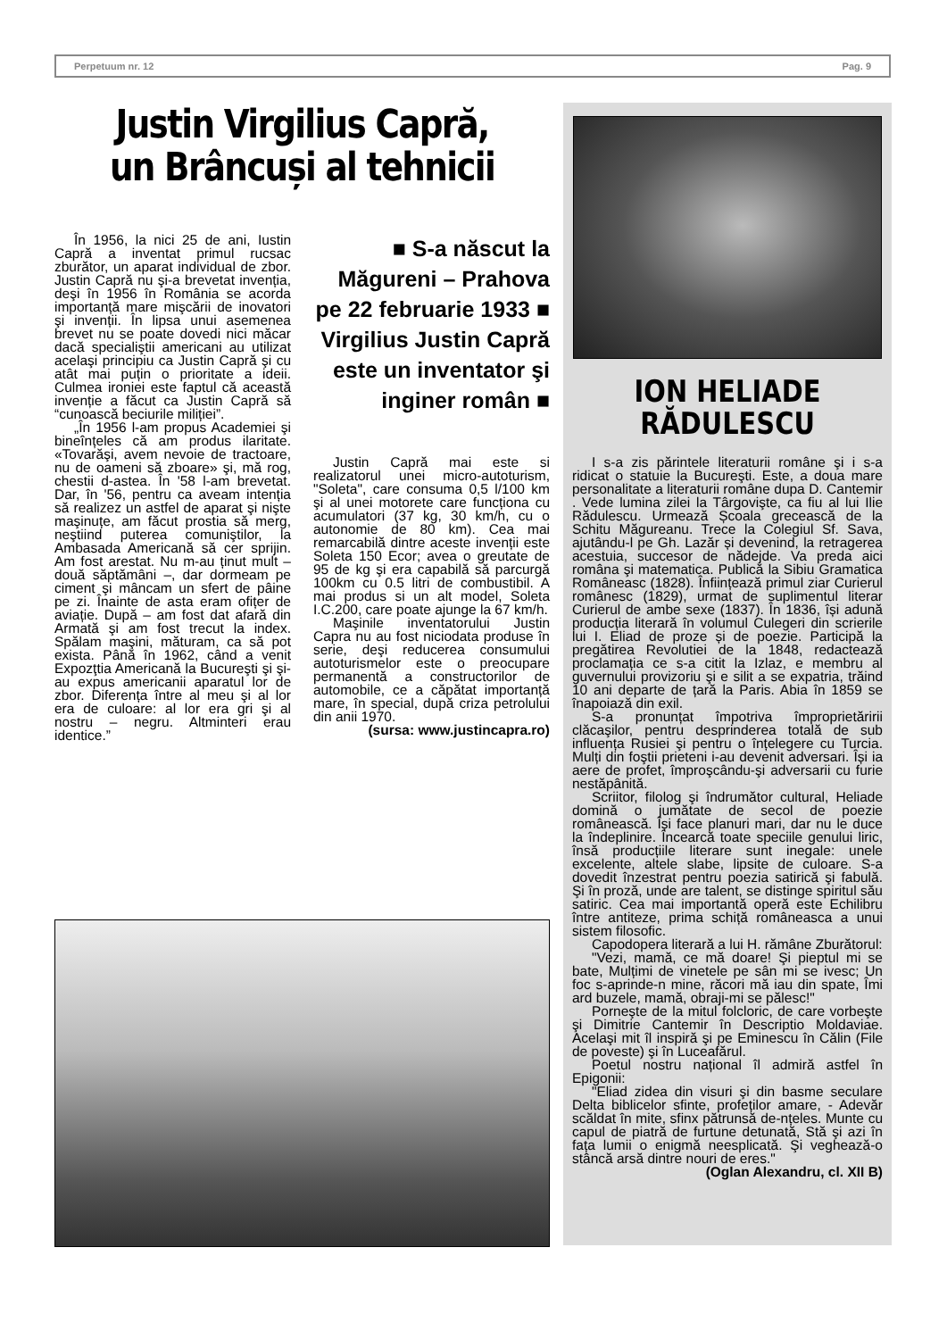Perpetuum nr. 12 Pag. 9
Justin Virgilius Capră, un Brâncuși al tehnicii
În 1956, la nici 25 de ani, Iustin Capră a inventat primul rucsac zburător, un aparat individual de zbor. Justin Capră nu şi-a brevetat invenția, deşi în 1956 în România se acorda importanță mare mişcării de inovatori şi invenții. În lipsa unui asemenea brevet nu se poate dovedi nici măcar dacă specialiştii americani au utilizat acelaşi principiu ca Justin Capră şi cu atât mai puțin o prioritate a ideii. Culmea ironiei este faptul că această invenție a făcut ca Justin Capră să “cunoască beciurile miliției”.
„În 1956 l-am propus Academiei şi bineînțeles că am produs ilaritate. «Tovarăşi, avem nevoie de tractoare, nu de oameni să zboare» şi, mă rog, chestii d-astea. În '58 l-am brevetat. Dar, în '56, pentru ca aveam intenția să realizez un astfel de aparat şi nişte maşinuțe, am făcut prostia să merg, neştiind puterea comuniştilor, la Ambasada Americană să cer sprijin. Am fost arestat. Nu m-au ținut mult – două săptămâni –, dar dormeam pe ciment şi mâncam un sfert de pâine pe zi. Înainte de asta eram ofițer de aviație. După – am fost dat afară din Armată şi am fost trecut la index. Spălam maşini, măturam, ca să pot exista. Până în 1962, când a venit Expozţtia Americană la Bucureşti şi şi-au expus americanii aparatul lor de zbor. Diferența între al meu şi al lor era de culoare: al lor era gri şi al nostru – negru. Altminteri erau identice.”
■ S-a născut la Măgureni – Prahova pe 22 februarie 1933 ■ Virgilius Justin Capră este un inventator şi inginer român ■
Justin Capră mai este si realizatorul unei micro-autoturism, "Soleta", care consuma 0,5 l/100 km şi al unei motorete care funcționa cu acumulatori (37 kg, 30 km/h, cu o autonomie de 80 km). Cea mai remarcabilă dintre aceste invenții este Soleta 150 Ecor; avea o greutate de 95 de kg şi era capabilă să parcurgă 100km cu 0.5 litri de combustibil. A mai produs si un alt model, Soleta I.C.200, care poate ajunge la 67 km/h.
Maşinile inventatorului Justin Capra nu au fost niciodata produse în serie, deşi reducerea consumului autoturismelor este o preocupare permanentă a constructorilor de automobile, ce a căpătat importanță mare, în special, după criza petrolului din anii 1970.
(sursa: www.justincapra.ro)
ION HELIADE RĂDULESCU
I s-a zis părintele literaturii române şi i s-a ridicat o statuie la Bucureşti. Este, a doua mare personalitate a literaturii române dupa D. Cantemir . Vede lumina zilei la Târgovişte, ca fiu al lui Ilie Rădulescu. Urmează Școala grecească de la Schitu Măgureanu. Trece la Colegiul Sf. Sava, ajutându-l pe Gh. Lazăr și devenind, la retragerea acestuia, succesor de nădejde. Va preda aici româna şi matematica. Publică la Sibiu Gramatica Româneasc (1828). Înființează primul ziar Curierul românesc (1829), urmat de suplimentul literar Curierul de ambe sexe (1837). În 1836, își adună producția literară în volumul Culegeri din scrierile lui I. Eliad de proze și de poezie. Participă la pregătirea Revolutiei de la 1848, redactează proclamația ce s-a citit la Izlaz, e membru al guvernului provizoriu şi e silit a se expatria, trăind 10 ani departe de țară la Paris. Abia în 1859 se înapoiază din exil.
S-a pronunțat împotriva împroprietăririi clăcaşilor, pentru desprinderea totală de sub influența Rusiei şi pentru o înțelegere cu Turcia. Mulți din foştii prieteni i-au devenit adversari. Își ia aere de profet, împroşcându-şi adversarii cu furie nestăpânită.
Scriitor, filolog şi îndrumător cultural, Heliade domină o jumătate de secol de poezie românească. Își face planuri mari, dar nu le duce la îndeplinire. Încearcă toate speciile genului liric, însă producțiile literare sunt inegale: unele excelente, altele slabe, lipsite de culoare. S-a dovedit înzestrat pentru poezia satirică şi fabulă. Şi în proză, unde are talent, se distinge spiritul său satiric. Cea mai importantă operă este Echilibru între antiteze, prima schiță româneasca a unui sistem filosofic.
Capodopera literară a lui H. rămâne Zburătorul:
"Vezi, mamă, ce mă doare! Şi pieptul mi se bate, Mulțimi de vinetele pe sân mi se ivesc; Un foc s-aprinde-n mine, răcori mă iau din spate, Îmi ard buzele, mamă, obraji-mi se pălesc!"
Porneşte de la mitul folcloric, de care vorbeşte şi Dimitrie Cantemir în Descriptio Moldaviae. Acelaşi mit îl inspiră şi pe Eminescu în Călin (File de poveste) şi în Luceafărul.
Poetul nostru național îl admiră astfel în Epigonii:
"Eliad zidea din visuri şi din basme seculare Delta biblicelor sfinte, profeților amare, - Adevăr scăldat în mite, sfinx pătrunsă de-nțeles. Munte cu capul de piatră de furtune detunată, Stă şi azi în fața lumii o enigmă neesplicată. Şi veghează-o stâncă arsă dintre nouri de eres."
(Oglan Alexandru, cl. XII B)